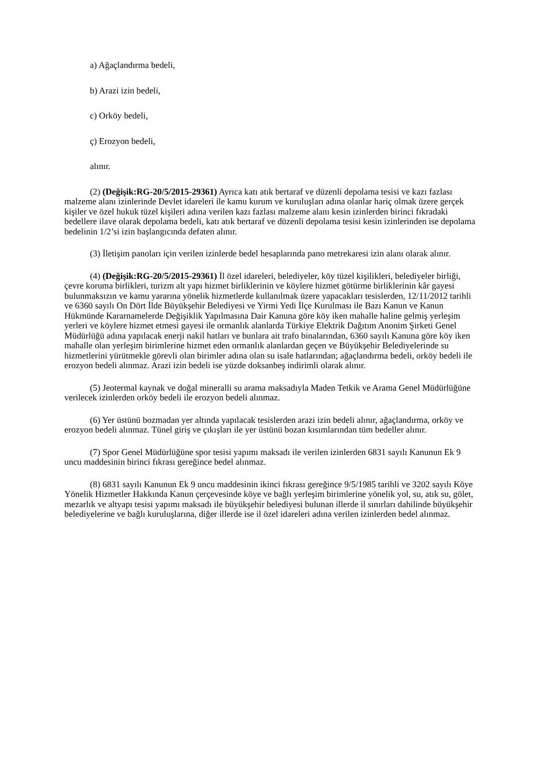a) Ağaçlandırma bedeli,
b) Arazi izin bedeli,
c) Orköy bedeli,
ç) Erozyon bedeli,
alınır.
(2) (Değişik:RG-20/5/2015-29361) Ayrıca katı atık bertaraf ve düzenli depolama tesisi ve kazı fazlası malzeme alanı izinlerinde Devlet idareleri ile kamu kurum ve kuruluşları adına olanlar hariç olmak üzere gerçek kişiler ve özel hukuk tüzel kişileri adına verilen kazı fazlası malzeme alanı kesin izinlerden birinci fıkradaki bedellere ilave olarak depolama bedeli, katı atık bertaraf ve düzenli depolama tesisi kesin izinlerinden ise depolama bedelinin 1/2’si izin başlangıcında defaten alınır.
(3) İletişim panoları için verilen izinlerde bedel hesaplarında pano metrekaresi izin alanı olarak alınır.
(4) (Değişik:RG-20/5/2015-29361) İl özel idareleri, belediyeler, köy tüzel kişilikleri, belediyeler birliği, çevre koruma birlikleri, turizm alt yapı hizmet birliklerinin ve köylere hizmet götürme birliklerinin kâr gayesi bulunmaksızın ve kamu yararına yönelik hizmetlerde kullanılmak üzere yapacakları tesislerden, 12/11/2012 tarihli ve 6360 sayılı On Dört İlde Büyükşehir Belediyesi ve Yirmi Yedi İlçe Kurulması ile Bazı Kanun ve Kanun Hükmünde Kararnamelerde Değişiklik Yapılmasına Dair Kanuna göre köy iken mahalle haline gelmiş yerleşim yerleri ve köylere hizmet etmesi gayesi ile ormanlık alanlarda Türkiye Elektrik Dağıtım Anonim Şirketi Genel Müdürlüğü adına yapılacak enerji nakil hatları ve bunlara ait trafo binalarından, 6360 sayılı Kanuna göre köy iken mahalle olan yerleşim birimlerine hizmet eden ormanlık alanlardan geçen ve Büyükşehir Belediyelerinde su hizmetlerini yürütmekle görevli olan birimler adına olan su isale hatlarından; ağaçlandırma bedeli, orköy bedeli ile erozyon bedeli alınmaz. Arazi izin bedeli ise yüzde doksanbeş indirimli olarak alınır.
(5) Jeotermal kaynak ve doğal mineralli su arama maksadıyla Maden Tetkik ve Arama Genel Müdürlüğüne verilecek izinlerden orköy bedeli ile erozyon bedeli alınmaz.
(6) Yer üstünü bozmadan yer altında yapılacak tesislerden arazi izin bedeli alınır, ağaçlandırma, orköy ve erozyon bedeli alınmaz. Tünel giriş ve çıkışları ile yer üstünü bozan kısımlarından tüm bedeller alınır.
(7) Spor Genel Müdürlüğüne spor tesisi yapımı maksadı ile verilen izinlerden 6831 sayılı Kanunun Ek 9 uncu maddesinin birinci fıkrası gereğince bedel alınmaz.
(8) 6831 sayılı Kanunun Ek 9 uncu maddesinin ikinci fıkrası gereğince 9/5/1985 tarihli ve 3202 sayılı Köye Yönelik Hizmetler Hakkında Kanun çerçevesinde köye ve bağlı yerleşim birimlerine yönelik yol, su, atık su, gölet, mezarlık ve altyapı tesisi yapımı maksadı ile büyükşehir belediyesi bulunan illerde il sınırları dahilinde büyükşehir belediyelerine ve bağlı kuruluşlarına, diğer illerde ise il özel idareleri adına verilen izinlerden bedel alınmaz.